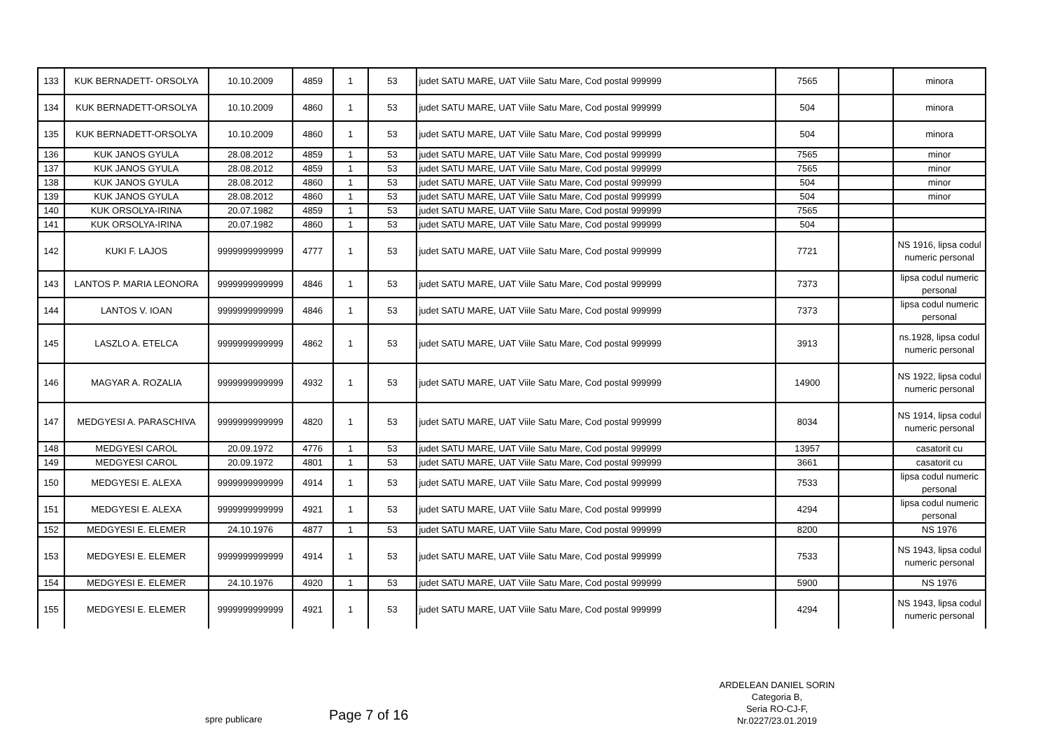| 133 | KUK BERNADETT- ORSOLYA | 10.10.2009 | 4859 | 1 | 53 | judet SATU MARE, UAT Viile Satu Mare, Cod postal 999999 | 7565 | | minora |
| 134 | KUK BERNADETT-ORSOLYA | 10.10.2009 | 4860 | 1 | 53 | judet SATU MARE, UAT Viile Satu Mare, Cod postal 999999 | 504 | | minora |
| 135 | KUK BERNADETT-ORSOLYA | 10.10.2009 | 4860 | 1 | 53 | judet SATU MARE, UAT Viile Satu Mare, Cod postal 999999 | 504 | | minora |
| 136 | KUK JANOS GYULA | 28.08.2012 | 4859 | 1 | 53 | judet SATU MARE, UAT Viile Satu Mare, Cod postal 999999 | 7565 | | minor |
| 137 | KUK JANOS GYULA | 28.08.2012 | 4859 | 1 | 53 | judet SATU MARE, UAT Viile Satu Mare, Cod postal 999999 | 7565 | | minor |
| 138 | KUK JANOS GYULA | 28.08.2012 | 4860 | 1 | 53 | judet SATU MARE, UAT Viile Satu Mare, Cod postal 999999 | 504 | | minor |
| 139 | KUK JANOS GYULA | 28.08.2012 | 4860 | 1 | 53 | judet SATU MARE, UAT Viile Satu Mare, Cod postal 999999 | 504 | | minor |
| 140 | KUK ORSOLYA-IRINA | 20.07.1982 | 4859 | 1 | 53 | judet SATU MARE, UAT Viile Satu Mare, Cod postal 999999 | 7565 | | |
| 141 | KUK ORSOLYA-IRINA | 20.07.1982 | 4860 | 1 | 53 | judet SATU MARE, UAT Viile Satu Mare, Cod postal 999999 | 504 | | |
| 142 | KUKI F. LAJOS | 9999999999999 | 4777 | 1 | 53 | judet SATU MARE, UAT Viile Satu Mare, Cod postal 999999 | 7721 | | NS 1916, lipsa codul numeric personal |
| 143 | LANTOS P. MARIA LEONORA | 9999999999999 | 4846 | 1 | 53 | judet SATU MARE, UAT Viile Satu Mare, Cod postal 999999 | 7373 | | lipsa codul numeric personal |
| 144 | LANTOS V. IOAN | 9999999999999 | 4846 | 1 | 53 | judet SATU MARE, UAT Viile Satu Mare, Cod postal 999999 | 7373 | | lipsa codul numeric personal |
| 145 | LASZLO A. ETELCA | 9999999999999 | 4862 | 1 | 53 | judet SATU MARE, UAT Viile Satu Mare, Cod postal 999999 | 3913 | | ns.1928, lipsa codul numeric personal |
| 146 | MAGYAR A. ROZALIA | 9999999999999 | 4932 | 1 | 53 | judet SATU MARE, UAT Viile Satu Mare, Cod postal 999999 | 14900 | | NS 1922, lipsa codul numeric personal |
| 147 | MEDGYESI A. PARASCHIVA | 9999999999999 | 4820 | 1 | 53 | judet SATU MARE, UAT Viile Satu Mare, Cod postal 999999 | 8034 | | NS 1914, lipsa codul numeric personal |
| 148 | MEDGYESI CAROL | 20.09.1972 | 4776 | 1 | 53 | judet SATU MARE, UAT Viile Satu Mare, Cod postal 999999 | 13957 | | casatorit cu |
| 149 | MEDGYESI CAROL | 20.09.1972 | 4801 | 1 | 53 | judet SATU MARE, UAT Viile Satu Mare, Cod postal 999999 | 3661 | | casatorit cu |
| 150 | MEDGYESI E. ALEXA | 9999999999999 | 4914 | 1 | 53 | judet SATU MARE, UAT Viile Satu Mare, Cod postal 999999 | 7533 | | lipsa codul numeric personal |
| 151 | MEDGYESI E. ALEXA | 9999999999999 | 4921 | 1 | 53 | judet SATU MARE, UAT Viile Satu Mare, Cod postal 999999 | 4294 | | lipsa codul numeric personal |
| 152 | MEDGYESI E. ELEMER | 24.10.1976 | 4877 | 1 | 53 | judet SATU MARE, UAT Viile Satu Mare, Cod postal 999999 | 8200 | | NS 1976 |
| 153 | MEDGYESI E. ELEMER | 9999999999999 | 4914 | 1 | 53 | judet SATU MARE, UAT Viile Satu Mare, Cod postal 999999 | 7533 | | NS 1943, lipsa codul numeric personal |
| 154 | MEDGYESI E. ELEMER | 24.10.1976 | 4920 | 1 | 53 | judet SATU MARE, UAT Viile Satu Mare, Cod postal 999999 | 5900 | | NS 1976 |
| 155 | MEDGYESI E. ELEMER | 9999999999999 | 4921 | 1 | 53 | judet SATU MARE, UAT Viile Satu Mare, Cod postal 999999 | 4294 | | NS 1943, lipsa codul numeric personal |
ARDELEAN DANIEL SORIN
Categoria B,
Seria RO-CJ-F,
Nr.0227/23.01.2019
spre publicare Page 7 of 16